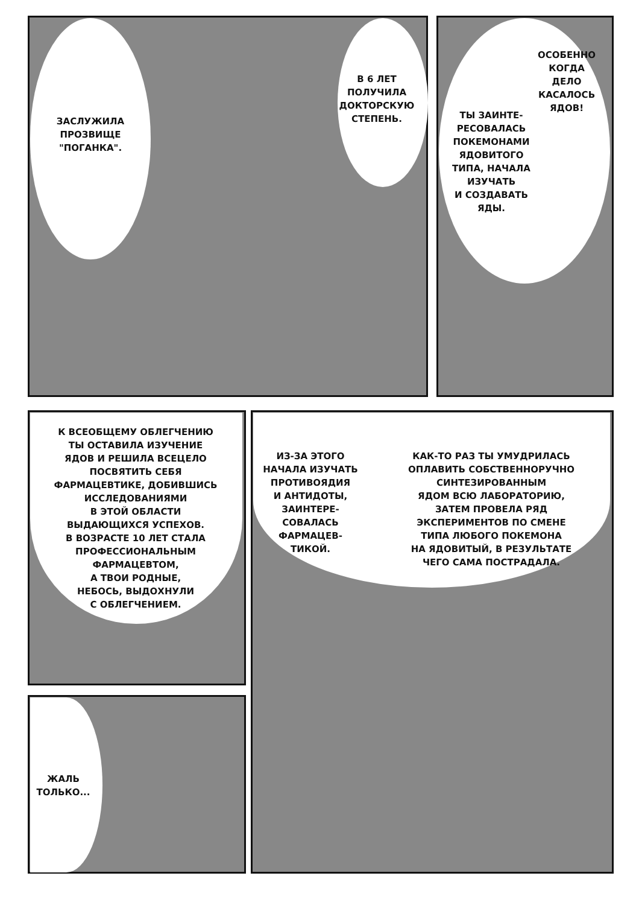ЗАСЛУЖИЛА
ПРОЗВИЩЕ
"ПОГАНКА".
В 6 ЛЕТ
ПОЛУЧИЛА
ДОКТОРСКУЮ
СТЕПЕНЬ.
ОСОБЕННО
КОГДА
ДЕЛО
КАСАЛОСЬ
ЯДОВ!
ТЫ ЗАИНТЕ-
РЕСОВАЛАСЬ
ПОКЕМОНАМИ
ЯДОВИТОГО
ТИПА, НАЧАЛА
ИЗУЧАТЬ
И СОЗДАВАТЬ
ЯДЫ.
К ВСЕОБЩЕМУ ОБЛЕГЧЕНИЮ
ТЫ ОСТАВИЛА ИЗУЧЕНИЕ
ЯДОВ И РЕШИЛА ВСЕЦЕЛО
ПОСВЯТИТЬ СЕБЯ
ФАРМАЦЕВТИКЕ, ДОБИВШИСЬ
ИССЛЕДОВАНИЯМИ
В ЭТОЙ ОБЛАСТИ
ВЫДАЮЩИХСЯ УСПЕХОВ.
В ВОЗРАСТЕ 10 ЛЕТ СТАЛА
ПРОФЕССИОНАЛЬНЫМ
ФАРМАЦЕВТОМ,
А ТВОИ РОДНЫЕ,
НЕБОСЬ, ВЫДОХНУЛИ
С ОБЛЕГЧЕНИЕМ.
ИЗ-ЗА ЭТОГО
НАЧАЛА ИЗУЧАТЬ
ПРОТИВОЯДИЯ
И АНТИДОТЫ,
ЗАИНТЕРЕ-
СОВАЛАСЬ
ФАРМАЦЕВ-
ТИКОЙ.
КАК-ТО РАЗ ТЫ УМУДРИЛАСЬ
ОПЛАВИТЬ СОБСТВЕННОРУЧНО
СИНТЕЗИРОВАННЫМ
ЯДОМ ВСЮ ЛАБОРАТОРИЮ,
ЗАТЕМ ПРОВЕЛА РЯД
ЭКСПЕРИМЕНТОВ ПО СМЕНЕ
ТИПА ЛЮБОГО ПОКЕМОНА
НА ЯДОВИТЫЙ, В РЕЗУЛЬТАТЕ
ЧЕГО САМА ПОСТРАДАЛА.
ЖАЛЬ
ТОЛЬКО...